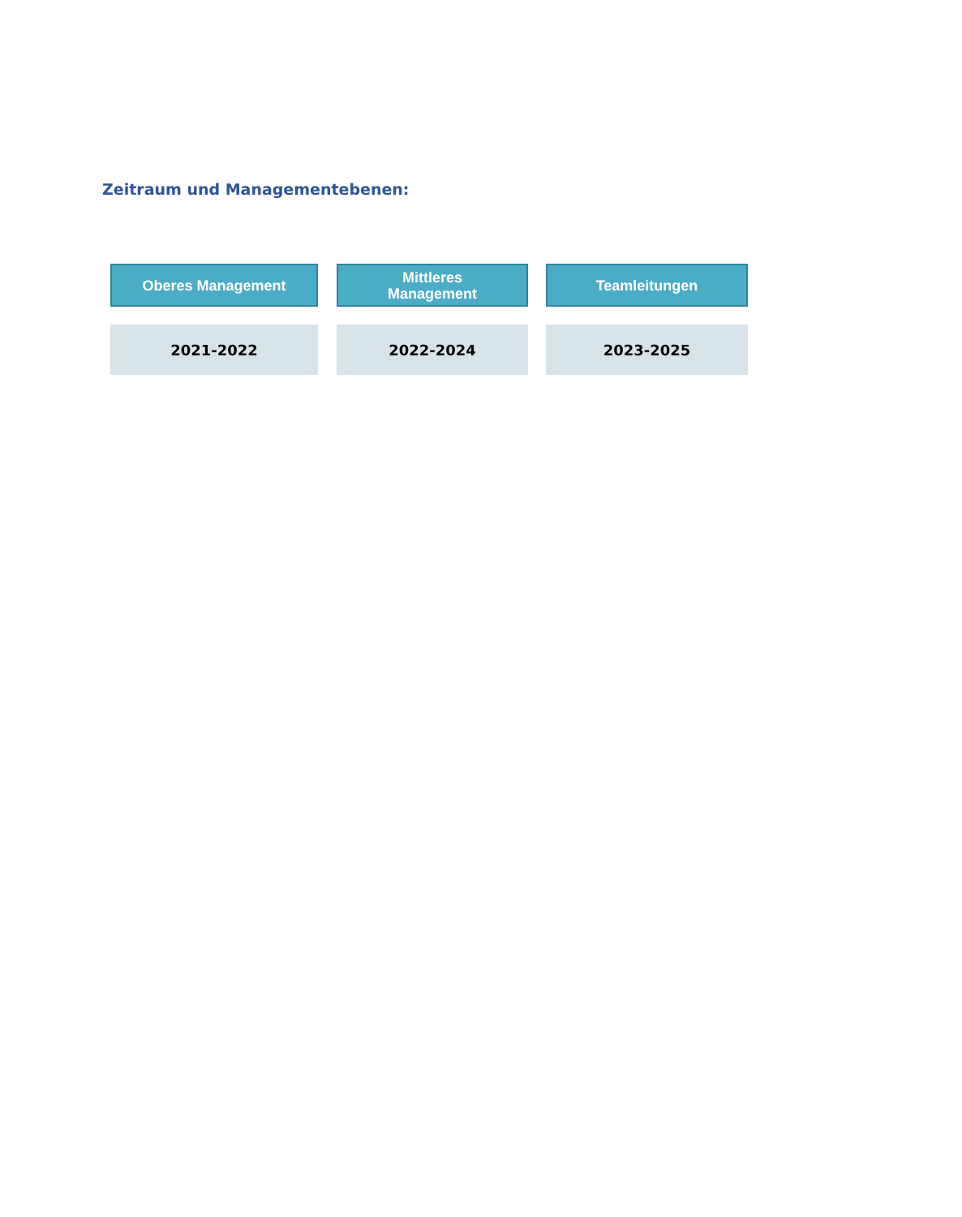Zeitraum und Managementebenen:
Oberes Management
2021-2022
Mittleres
Management
2022-2024
Teamleitungen
2023-2025